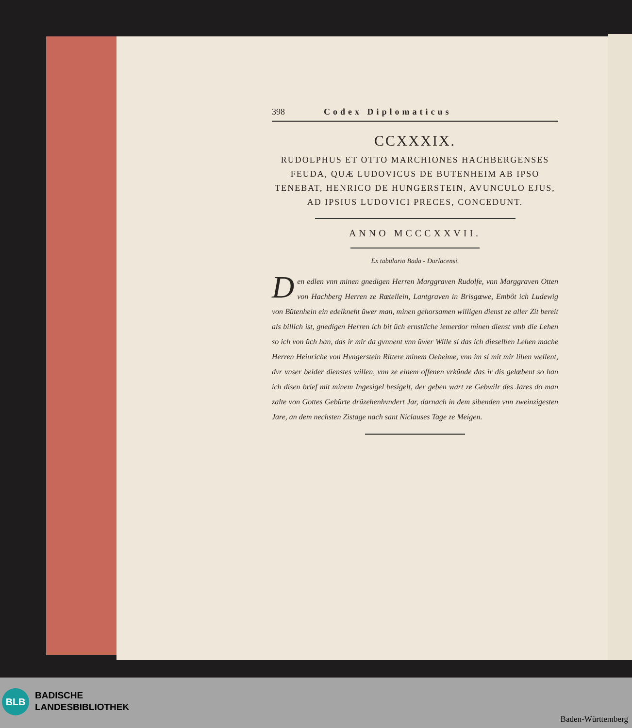398 Codex Diplomaticus
CCXXXIX.
RUDOLPHUS ET OTTO MARCHIONES HACHBERGENSES FEUDA, QUÆ LUDOVICUS DE BUTENHEIM AB IPSO TENEBAT, HENRICO DE HUNGERSTEIN, AVUNCULO EJUS, AD IPSIUS LUDOVICI PRECES, CONCEDUNT.
ANNO MCCCXXVII.
Ex tabulario Bada - Durlacensi.
Den edlen vnn minen gnedigen Herren Marggraven Rudolfe, vnn Marggraven Otten von Hachberg Herren ze Rœtellein, Lantgraven in Brisgœwe, Embôt ich Ludewig von Bütenhein ein edelkneht üwer man, minen gehorsamen willigen dienst ze aller Zit bereit als billich ist, gnedigen Herren ich bit üch ernstliche iemerdor minen dienst vmb die Lehen so ich von üch han, das ir mir da gvnnent vnn üwer Wille si das ich dieselben Lehen mache Herren Heinriche von Hvngerstein Rittere minem Oeheime, vnn im si mit mir lihen wellent, dvr vnser beider dienstes willen, vnn ze einem offenen vrkünde das ir dis gelœbent so han ich disen brief mit minem Ingesigel besigelt, der geben wart ze Gebwilr des Jares do man zalte von Gottes Gebürte drüzehenhvndert Jar, darnach in dem sibenden vnn zweinzigesten Jare, an dem nechsten Zistage nach sant Niclauses Tage ze Meigen.
BLB
BADISCHE
LANDESBIBLIOTHEK
Baden-Württemberg